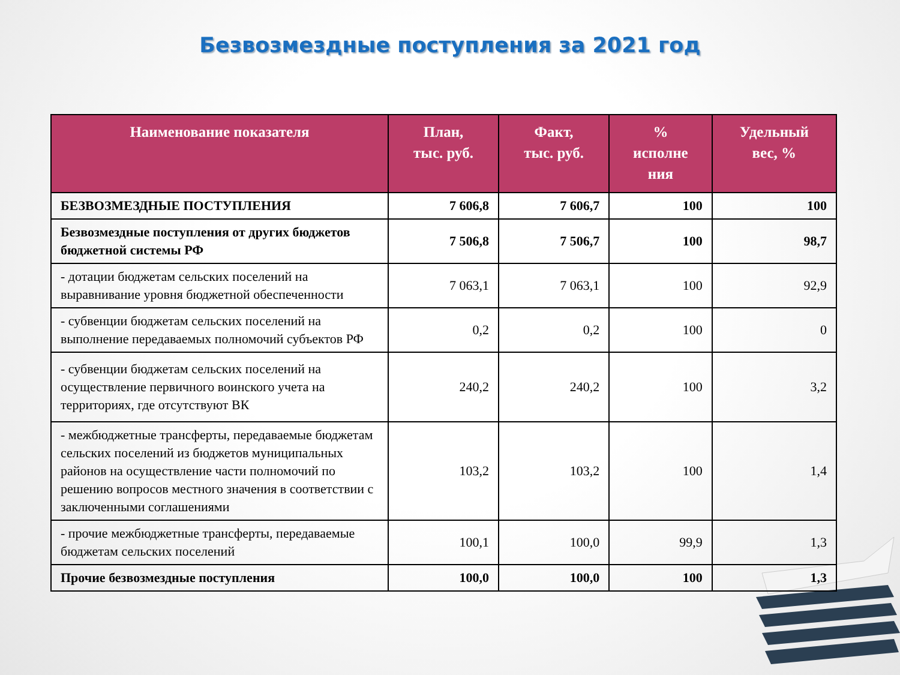Безвозмездные поступления за 2021 год
| Наименование показателя | План, тыс. руб. | Факт, тыс. руб. | % исполне ния | Удельный вес, % |
| --- | --- | --- | --- | --- |
| БЕЗВОЗМЕЗДНЫЕ ПОСТУПЛЕНИЯ | 7 606,8 | 7 606,7 | 100 | 100 |
| Безвозмездные поступления от других бюджетов бюджетной системы РФ | 7 506,8 | 7 506,7 | 100 | 98,7 |
| - дотации бюджетам сельских поселений на выравнивание уровня бюджетной обеспеченности | 7 063,1 | 7 063,1 | 100 | 92,9 |
| - субвенции бюджетам сельских поселений на выполнение передаваемых полномочий субъектов РФ | 0,2 | 0,2 | 100 | 0 |
| - субвенции бюджетам сельских поселений на осуществление первичного воинского учета на территориях, где отсутствуют ВК | 240,2 | 240,2 | 100 | 3,2 |
| - межбюджетные трансферты, передаваемые бюджетам сельских поселений из бюджетов муниципальных районов на осуществление части полномочий по решению вопросов местного значения в соответствии с заключенными соглашениями | 103,2 | 103,2 | 100 | 1,4 |
| - прочие межбюджетные трансферты, передаваемые бюджетам сельских поселений | 100,1 | 100,0 | 99,9 | 1,3 |
| Прочие безвозмездные поступления | 100,0 | 100,0 | 100 | 1,3 |